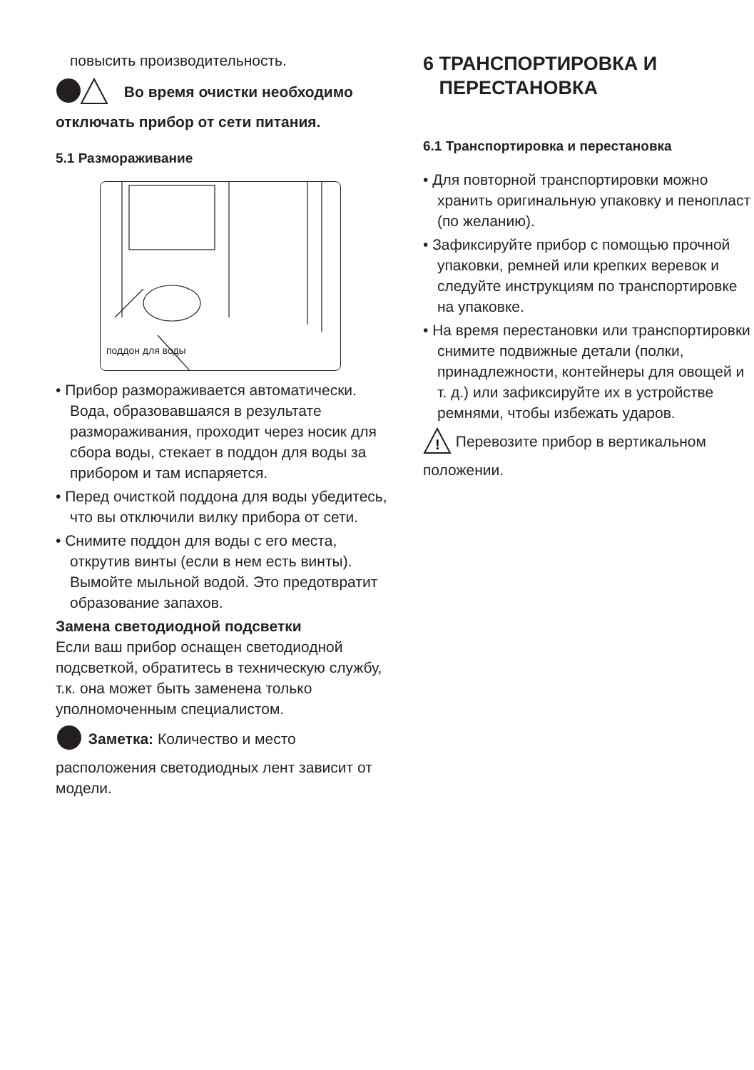повысить производительность.
Во время очистки необходимо отключать прибор от сети питания.
5.1 Размораживание
поддон для воды
• Прибор размораживается автоматически. Вода, образовавшаяся в результате размораживания, проходит через носик для сбора воды, стекает в поддон для воды за прибором и там испаряется.
• Перед очисткой поддона для воды убедитесь, что вы отключили вилку прибора от сети.
• Снимите поддон для воды с его места, открутив винты (если в нем есть винты). Вымойте мыльной водой. Это предотвратит образование запахов.
Замена светодиодной подсветки
Если ваш прибор оснащен светодиодной подсветкой, обратитесь в техническую службу, т.к. она может быть заменена только уполномоченным специалистом.
Заметка: Количество и место расположения светодиодных лент зависит от модели.
6 ТРАНСПОРТИРОВКА И
ПЕРЕСТАНОВКА
6.1 Транспортировка и перестановка
• Для повторной транспортировки можно хранить оригинальную упаковку и пенопласт (по желанию).
• Зафиксируйте прибор с помощью прочной упаковки, ремней или крепких веревок и следуйте инструкциям по транспортировке на упаковке.
• На время перестановки или транспортировки снимите подвижные детали (полки, принадлежности, контейнеры для овощей и т. д.) или зафиксируйте их в устройстве ремнями, чтобы избежать ударов.
!
Перевозите прибор в вертикальном положении.